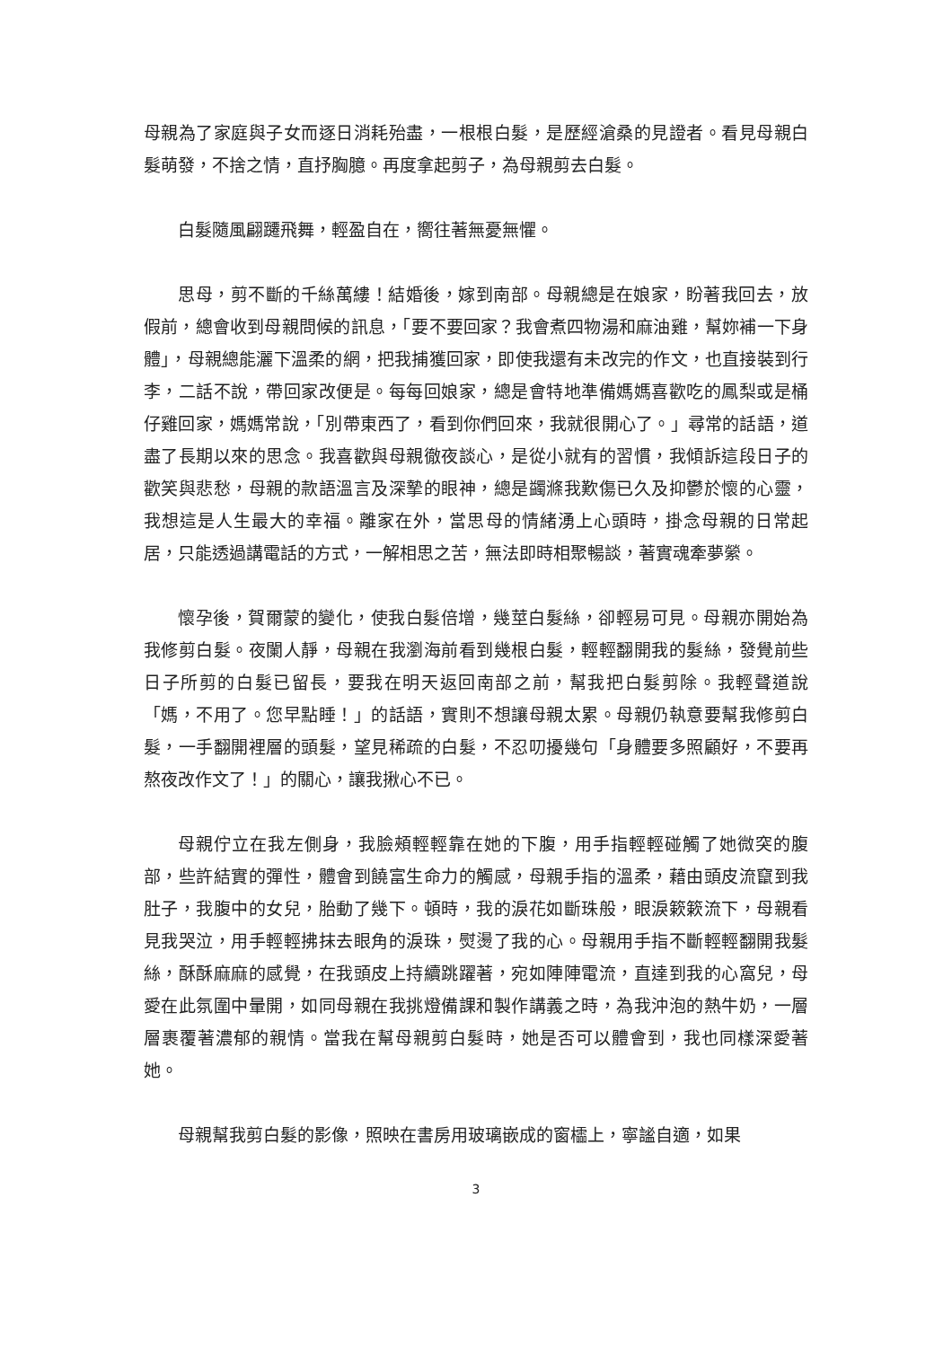母親為了家庭與子女而逐日消耗殆盡，一根根白髮，是歷經滄桑的見證者。看見母親白髮萌發，不捨之情，直抒胸臆。再度拿起剪子，為母親剪去白髮。
白髮隨風翩躚飛舞，輕盈自在，嚮往著無憂無懼。
思母，剪不斷的千絲萬縷！結婚後，嫁到南部。母親總是在娘家，盼著我回去，放假前，總會收到母親問候的訊息，「要不要回家？我會煮四物湯和麻油雞，幫妳補一下身體」，母親總能灑下溫柔的網，把我捕獲回家，即使我還有未改完的作文，也直接裝到行李，二話不說，帶回家改便是。每每回娘家，總是會特地準備媽媽喜歡吃的鳳梨或是桶仔雞回家，媽媽常說，「別帶東西了，看到你們回來，我就很開心了。」尋常的話語，道盡了長期以來的思念。我喜歡與母親徹夜談心，是從小就有的習慣，我傾訴這段日子的歡笑與悲愁，母親的款語溫言及深摯的眼神，總是蠲滌我歎傷已久及抑鬱於懷的心靈，我想這是人生最大的幸福。離家在外，當思母的情緒湧上心頭時，掛念母親的日常起居，只能透過講電話的方式，一解相思之苦，無法即時相聚暢談，著實魂牽夢縈。
懷孕後，賀爾蒙的變化，使我白髮倍增，幾莖白髮絲，卻輕易可見。母親亦開始為我修剪白髮。夜闌人靜，母親在我瀏海前看到幾根白髮，輕輕翻開我的髮絲，發覺前些日子所剪的白髮已留長，要我在明天返回南部之前，幫我把白髮剪除。我輕聲道說「媽，不用了。您早點睡！」的話語，實則不想讓母親太累。母親仍執意要幫我修剪白髮，一手翻開裡層的頭髮，望見稀疏的白髮，不忍叨擾幾句「身體要多照顧好，不要再熬夜改作文了！」的關心，讓我揪心不已。
母親佇立在我左側身，我臉頰輕輕靠在她的下腹，用手指輕輕碰觸了她微突的腹部，些許結實的彈性，體會到饒富生命力的觸感，母親手指的溫柔，藉由頭皮流竄到我肚子，我腹中的女兒，胎動了幾下。頓時，我的淚花如斷珠般，眼淚簌簌流下，母親看見我哭泣，用手輕輕拂抹去眼角的淚珠，熨燙了我的心。母親用手指不斷輕輕翻開我髮絲，酥酥麻麻的感覺，在我頭皮上持續跳躍著，宛如陣陣電流，直達到我的心窩兒，母愛在此氛圍中暈開，如同母親在我挑燈備課和製作講義之時，為我沖泡的熱牛奶，一層層裹覆著濃郁的親情。當我在幫母親剪白髮時，她是否可以體會到，我也同樣深愛著她。
母親幫我剪白髮的影像，照映在書房用玻璃嵌成的窗櫺上，寧謐自適，如果
3